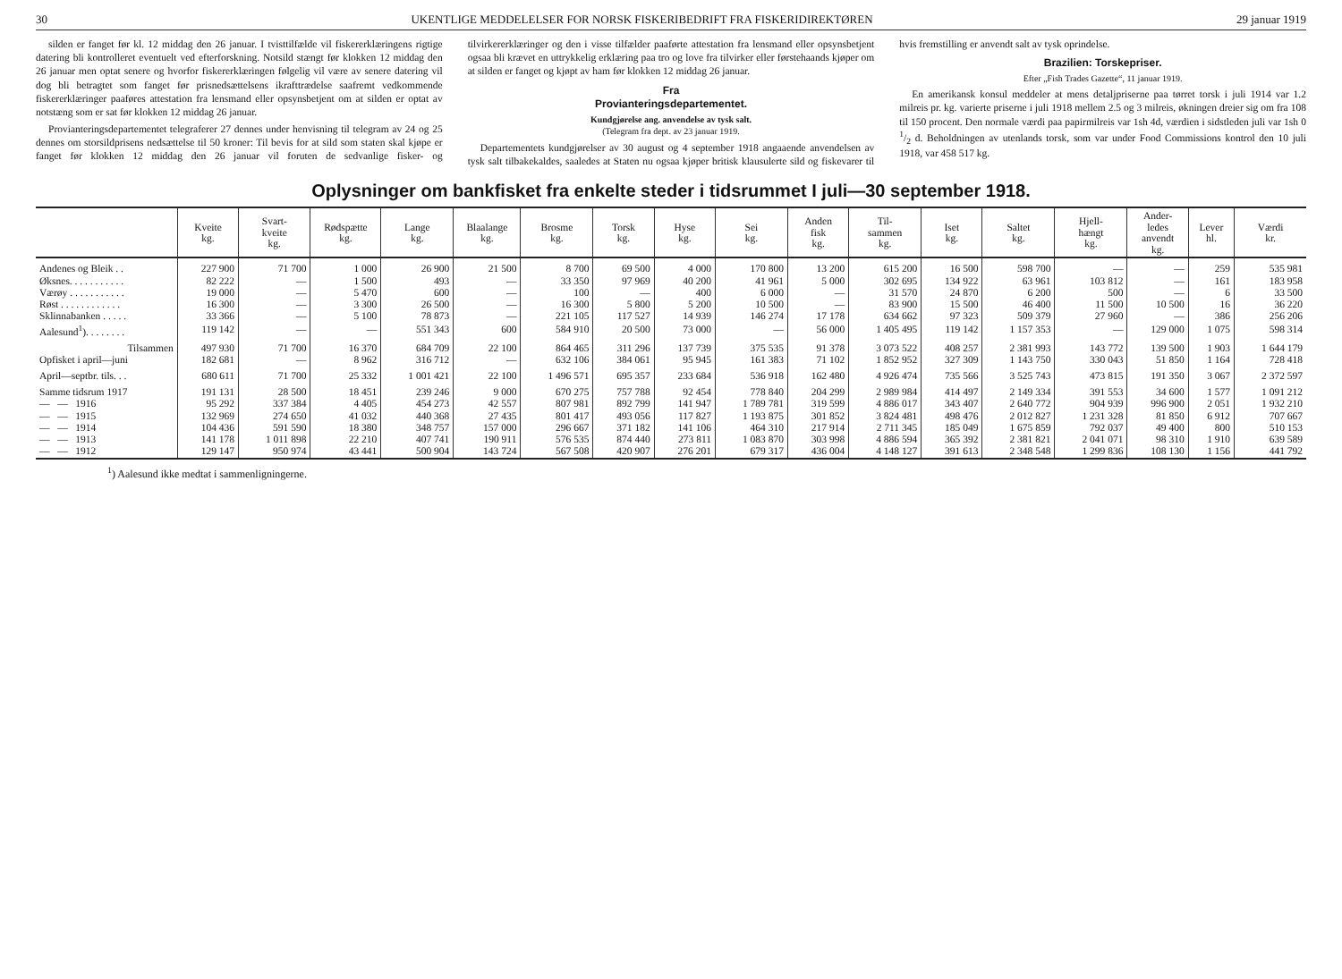30 UKENTLIGE MEDDELELSER FOR NORSK FISKERIBEDRIFT FRA FISKERIDIREKTØREN 29 januar 1919
silden er fanget før kl. 12 middag den 26 januar. I tvisttilfælde vil fiskererklæringens rigtige datering bli kontrolleret eventuelt ved efterforskning. Notsild stængt før klokken 12 middag den 26 januar men optat senere og hvorfor fiskererklæringen følgelig vil være av senere datering vil dog bli betragtet som fanget før prisnedsættelsens ikrafttrædelse saafremt vedkommende fiskererklæringer paaføres attestation fra lensmand eller opsynsbetjent om at silden er optat av notstæng som er sat før klokken 12 middag 26 januar.
Provianteringsdepartementet telegraferer 27 dennes under henvisning til telegram av 24 og 25 dennes om storsildprisens nedsættelse til 50 kroner: Til bevis for at sild som staten skal kjøpe er fanget før klokken 12 middag den 26 januar vil foruten de sedvanlige fisker- og tilvirkererklæringer og den i visse tilfælder paaførte attestation fra lensmand eller opsynsbetjent ogsaa bli krævet en uttrykkelig erklæring paa tro og love fra tilvirker eller førstehaands kjøper om at silden er fanget og kjøpt av ham før klokken 12 middag 26 januar.
Fra
Provianteringsdepartementet.
Kundgjørelse ang. anvendelse av tysk salt.
(Telegram fra dept. av 23 januar 1919.
Departementets kundgjørelser av 30 august og 4 september 1918 angaaende anvendelsen av tysk salt tilbakekaldes, saaledes at Staten nu ogsaa kjøper britisk klausulerte sild og fiskevarer til hvis fremstilling er anvendt salt av tysk oprindelse.
Brazilien: Torskepriser.
Efter „Fish Trades Gazette“, 11 januar 1919.
En amerikansk konsul meddeler at mens detaljpriserne paa tørret torsk i juli 1914 var 1.2 milreis pr. kg. varierte priserne i juli 1918 mellem 2.5 og 3 milreis, økningen dreier sig om fra 108 til 150 procent. Den normale værdi paa papirmilreis var 1sh 4d, værdien i sidstleden juli var 1sh 0 1/2 d. Beholdningen av utenlands torsk, som var under Food Commissions kontrol den 10 juli 1918, var 458 517 kg.
Oplysninger om bankfisket fra enkelte steder i tidsrummet I juli—30 september 1918.
| | Kveite kg. | Svart- kveite kg. | Rødspætte kg. | Lange kg. | Blaalange kg. | Brosme kg. | Torsk kg. | Hyse kg. | Sei kg. | Anden fisk kg. | Til- sammen kg. | Iset kg. | Saltet kg. | Hjell- hængt kg. | Ander- ledes anvendt kg. | Lever hl. | Værdi kr. |
| --- | --- | --- | --- | --- | --- | --- | --- | --- | --- | --- | --- | --- | --- | --- | --- | --- | --- |
| Andenes og Bleik . . | 227 900 | 71 700 | 1 000 | 26 900 | 21 500 | 8 700 | 69 500 | 4 000 | 170 800 | 13 200 | 615 200 | 16 500 | 598 700 | — | — | 259 | 535 981 |
| Øksnes. . . . . . . . . . . | 82 222 | — | 1 500 | 493 | — | 33 350 | 97 969 | 40 200 | 41 961 | 5 000 | 302 695 | 134 922 | 63 961 | 103 812 | — | 161 | 183 958 |
| Værøy . . . . . . . . . . . | 19 000 | — | 5 470 | 600 | — | 100 | — | 400 | 6 000 | — | 31 570 | 24 870 | 6 200 | 500 | — | 6 | 33 500 |
| Røst . . . . . . . . . . . . | 16 300 | — | 3 300 | 26 500 | — | 16 300 | 5 800 | 5 200 | 10 500 | — | 83 900 | 15 500 | 46 400 | 11 500 | 10 500 | 16 | 36 220 |
| Sklinnabanken . . . . . | 33 366 | — | 5 100 | 78 873 | — | 221 105 | 117 527 | 14 939 | 146 274 | 17 178 | 634 662 | 97 323 | 509 379 | 27 960 | — | 386 | 256 206 |
| Aalesund<sup>1</sup>). . . . . . . . | 119 142 | — | — | 551 343 | 600 | 584 910 | 20 500 | 73 000 | — | 56 000 | 1 405 495 | 119 142 | 1 157 353 | — | 129 000 | 1 075 | 598 314 |
| Tilsammen | 497 930 | 71 700 | 16 370 | 684 709 | 22 100 | 864 465 | 311 296 | 137 739 | 375 535 | 91 378 | 3 073 522 | 408 257 | 2 381 993 | 143 772 | 139 500 | 1 903 | 1 644 179 |
| Opfisket i april—juni | 182 681 | — | 8 962 | 316 712 | — | 632 106 | 384 061 | 95 945 | 161 383 | 71 102 | 1 852 952 | 327 309 | 1 143 750 | 330 043 | 51 850 | 1 164 | 728 418 |
| April—septbr. tils. . . | 680 611 | 71 700 | 25 332 | 1 001 421 | 22 100 | 1 496 571 | 695 357 | 233 684 | 536 918 | 162 480 | 4 926 474 | 735 566 | 3 525 743 | 473 815 | 191 350 | 3 067 | 2 372 597 |
| Samme tidsrum 1917 | 191 131 | 28 500 | 18 451 | 239 246 | 9 000 | 670 275 | 757 788 | 92 454 | 778 840 | 204 299 | 2 989 984 | 414 497 | 2 149 334 | 391 553 | 34 600 | 1 577 | 1 091 212 |
| — — 1916 | 95 292 | 337 384 | 4 405 | 454 273 | 42 557 | 807 981 | 892 799 | 141 947 | 1 789 781 | 319 599 | 4 886 017 | 343 407 | 2 640 772 | 904 939 | 996 900 | 2 051 | 1 932 210 |
| — — 1915 | 132 969 | 274 650 | 41 032 | 440 368 | 27 435 | 801 417 | 493 056 | 117 827 | 1 193 875 | 301 852 | 3 824 481 | 498 476 | 2 012 827 | 1 231 328 | 81 850 | 6 912 | 707 667 |
| — — 1914 | 104 436 | 591 590 | 18 380 | 348 757 | 157 000 | 296 667 | 371 182 | 141 106 | 464 310 | 217 914 | 2 711 345 | 185 049 | 1 675 859 | 792 037 | 49 400 | 800 | 510 153 |
| — — 1913 | 141 178 | 1 011 898 | 22 210 | 407 741 | 190 911 | 576 535 | 874 440 | 273 811 | 1 083 870 | 303 998 | 4 886 594 | 365 392 | 2 381 821 | 2 041 071 | 98 310 | 1 910 | 639 589 |
| — — 1912 | 129 147 | 950 974 | 43 441 | 500 904 | 143 724 | 567 508 | 420 907 | 276 201 | 679 317 | 436 004 | 4 148 127 | 391 613 | 2 348 548 | 1 299 836 | 108 130 | 1 156 | 441 792 |
<sup>1</sup>) Aalesund ikke medtat i sammenligningerne.